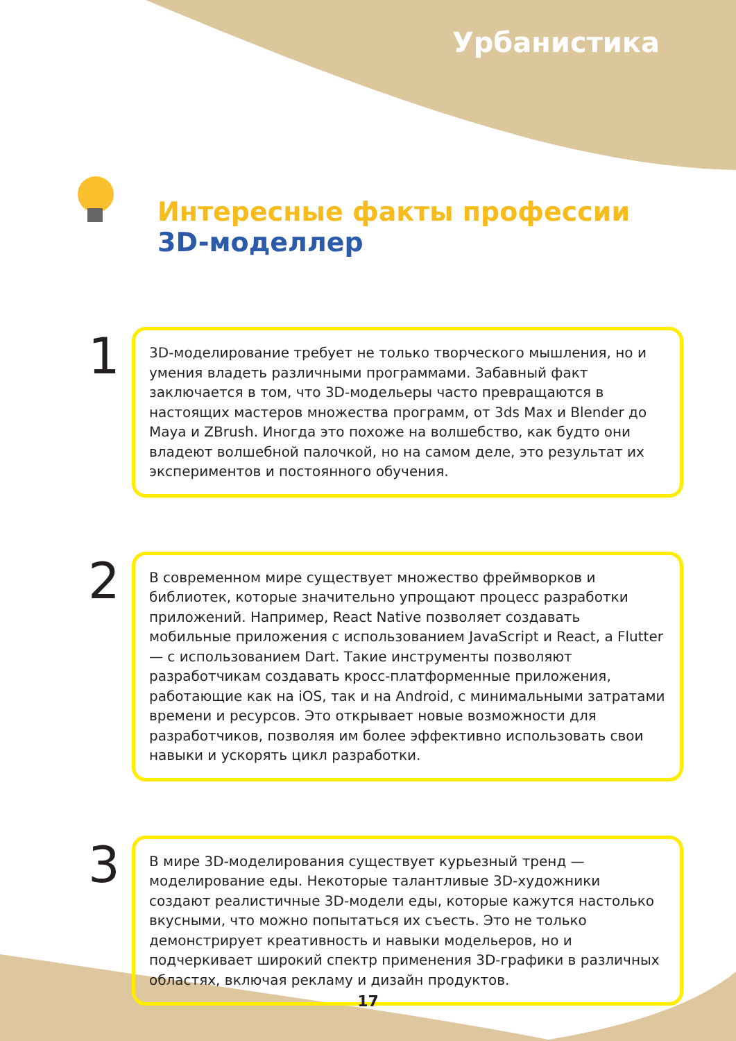Урбанистика
Интересные факты профессии
3D-моделлер
1
3D-моделирование требует не только творческого мышления, но и умения владеть различными программами. Забавный факт заключается в том, что 3D-модельеры часто превращаются в настоящих мастеров множества программ, от 3ds Max и Blender до Maya и ZBrush. Иногда это похоже на волшебство, как будто они владеют волшебной палочкой, но на самом деле, это результат их экспериментов и постоянного обучения.
2
В современном мире существует множество фреймворков и библиотек, которые значительно упрощают процесс разработки приложений. Например, React Native позволяет создавать мобильные приложения с использованием JavaScript и React, а Flutter — с использованием Dart. Такие инструменты позволяют разработчикам создавать кросс-платформенные приложения, работающие как на iOS, так и на Android, с минимальными затратами времени и ресурсов. Это открывает новые возможности для разработчиков, позволяя им более эффективно использовать свои навыки и ускорять цикл разработки.
3
В мире 3D-моделирования существует курьезный тренд — моделирование еды. Некоторые талантливые 3D-художники создают реалистичные 3D-модели еды, которые кажутся настолько вкусными, что можно попытаться их съесть. Это не только демонстрирует креативность и навыки модельеров, но и подчеркивает широкий спектр применения 3D-графики в различных областях, включая рекламу и дизайн продуктов.
17